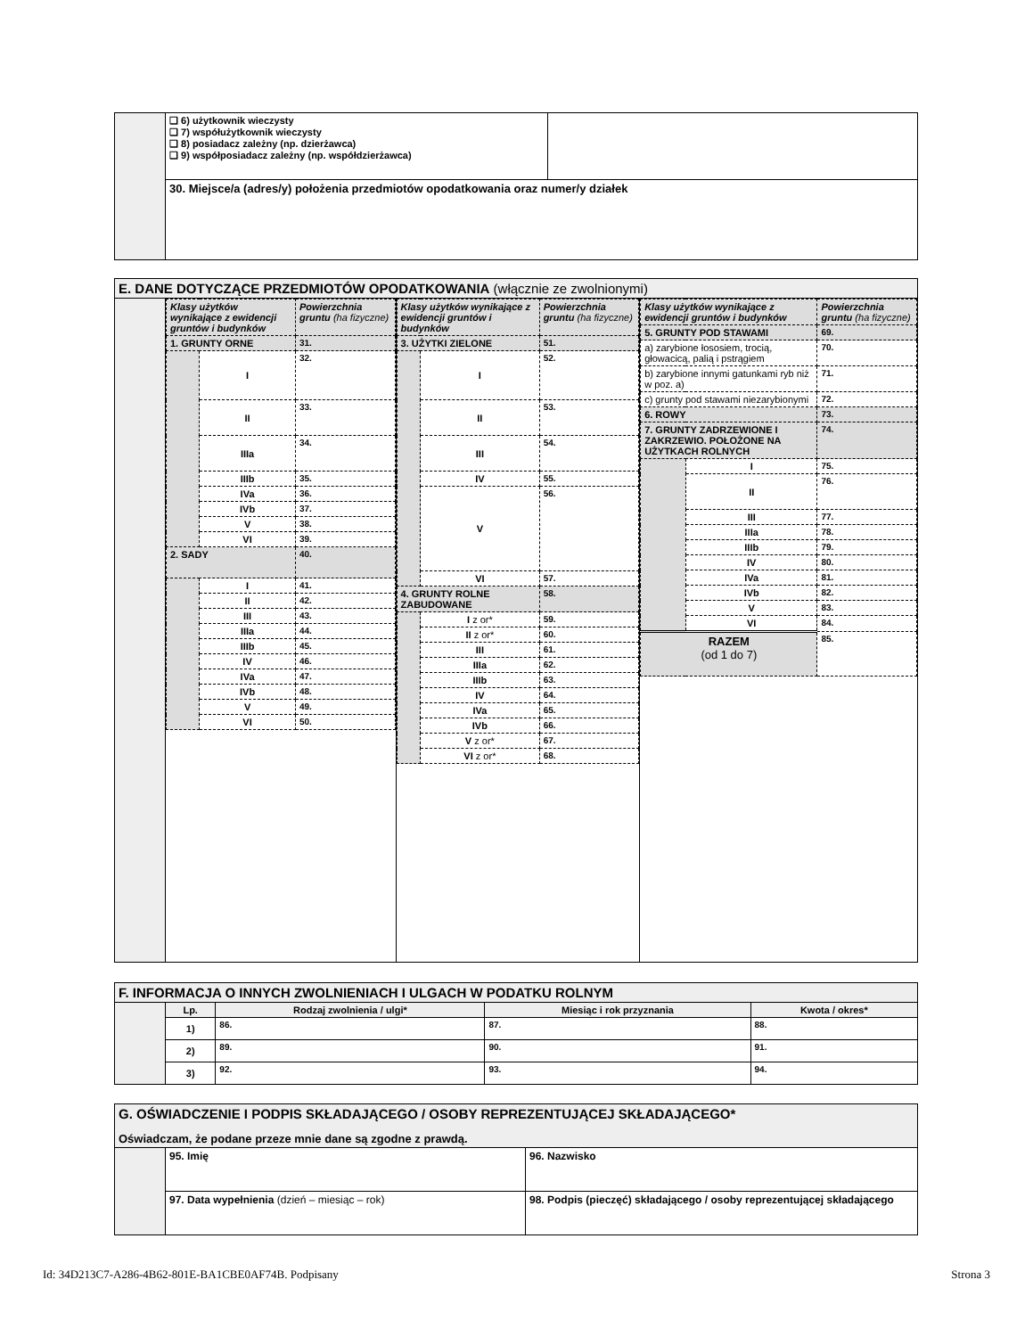| | ❑ 6) użytkownik wieczysty ❑ 7) współużytkownik wieczysty ❑ 8) posiadacz zależny (np. dzierżawca) ❑ 9) współposiadacz zależny (np. współdzierżawca) | |
| | 30. Miejsce/a (adres/y) położenia przedmiotów opodatkowania oraz numer/y działek | |
| E. DANE DOTYCZĄCE PRZEDMIOTÓW OPODATKOWANIA (włącznie ze zwolnionymi) | | | |
| | / Klasy użytków wynikające z ewidencji gruntów i budynków / / Powierzchnia gruntu (ha fizyczne) / / 1. GRUNTY ORNE / / 31. / / / I / 32. / / / II / 33. / / / IIIa / 34. / / / IIIb / 35. / / / IVa / 36. / / / IVb / 37. / / / V / 38. / / / VI / 39. / / 2. SADY / / 40. / / / I / 41. / / / II / 42. / / / III / 43. / / / IIIa / 44. / / / IIIb / 45. / / / IV / 46. / / / IVa / 47. / / / IVb / 48. / / / V / 49. / / / VI / 50. / | / Klasy użytków wynikające z ewidencji gruntów i budynków / / Powierzchnia gruntu (ha fizyczne) / / 3. UŻYTKI ZIELONE / / 51. / / / I / 52. / / / II / 53. / / / III / 54. / / / IV / 55. / / / V / 56. / / / VI / 57. / / 4. GRUNTY ROLNE ZABUDOWANE / / 58. / / / I z or* / 59. / / / II z or* / 60. / / / III / 61. / / / IIIa / 62. / / / IIIb / 63. / / / IV / 64. / / / IVa / 65. / / / IVb / 66. / / / V z or* / 67. / / / VI z or* / 68. / | / Klasy użytków wynikające z ewidencji gruntów i budynków / / Powierzchnia gruntu (ha fizyczne) / / 5. GRUNTY POD STAWAMI / / 69. / / a) zarybione łososiem, trocią, głowacicą, palią i pstrągiem / / 70. / / b) zarybione innymi gatunkami ryb niż w poz. a) / / 71. / / c) grunty pod stawami niezarybionymi / / 72. / / 6. ROWY / / 73. / / 7. GRUNTY ZADRZEWIONE I ZAKRZEWIO. POŁOŻONE NA UŻYTKACH ROLNYCH / / 74. / / / I / 75. / / / II / 76. / / / III / 77. / / / IIIa / 78. / / / IIIb / 79. / / / IV / 80. / / / IVa / 81. / / / IVb / 82. / / / V / 83. / / / VI / 84. / / RAZEM (od 1 do 7) / / 85. / |
| F. INFORMACJA O INNYCH ZWOLNIENIACH I ULGACH W PODATKU ROLNYM | | | | |
| | Lp. | Rodzaj zwolnienia / ulgi* | Miesiąc i rok przyznania | Kwota / okres* |
| | 1) | 86. | 87. | 88. |
| | 2) | 89. | 90. | 91. |
| | 3) | 92. | 93. | 94. |
| G. OŚWIADCZENIE I PODPIS SKŁADAJĄCEGO / OSOBY REPREZENTUJĄCEJ SKŁADAJĄCEGO* Oświadczam, że podane przeze mnie dane są zgodne z prawdą. | | |
| | 95. Imię | 96. Nazwisko |
| | 97. Data wypełnienia (dzień – miesiąc – rok) | 98. Podpis (pieczęć) składającego / osoby reprezentującej składającego |
Id: 34D213C7-A286-4B62-801E-BA1CBE0AF74B. Podpisany Strona 3